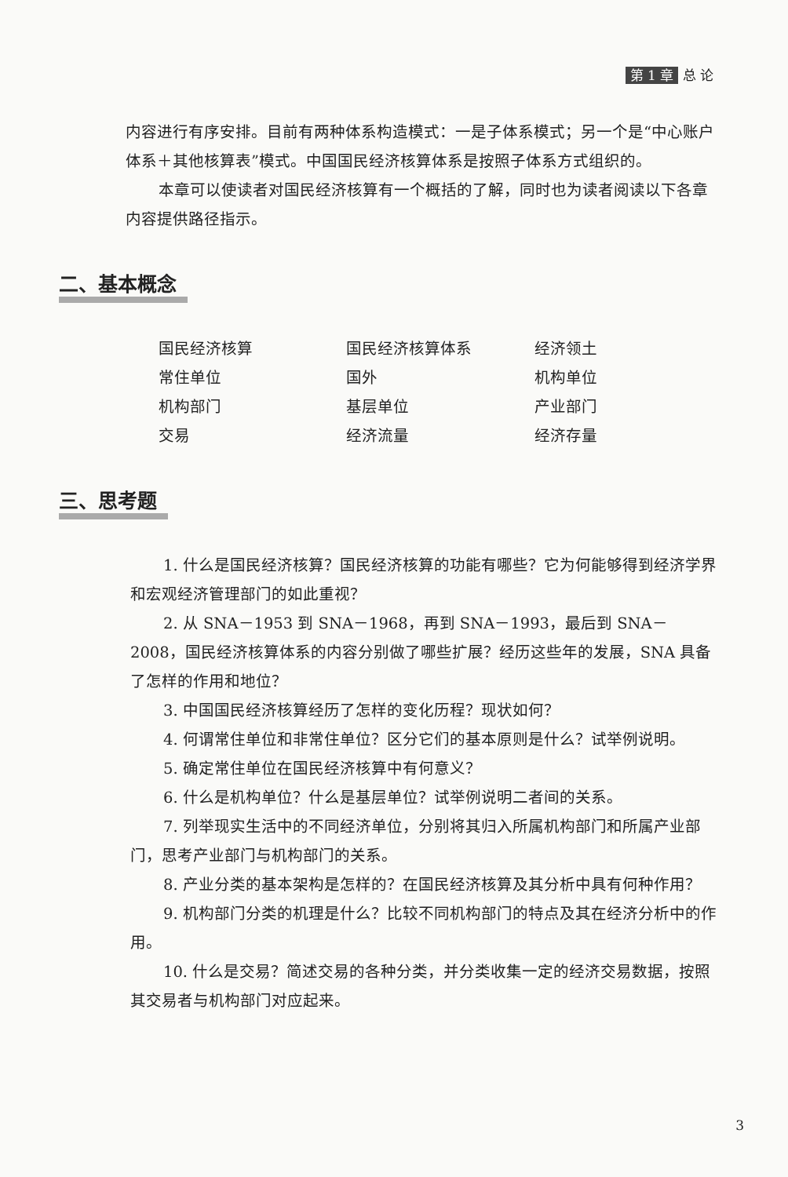第 1 章 总 论
内容进行有序安排。目前有两种体系构造模式：一是子体系模式；另一个是“中心账户体系＋其他核算表”模式。中国国民经济核算体系是按照子体系方式组织的。
本章可以使读者对国民经济核算有一个概括的了解，同时也为读者阅读以下各章内容提供路径指示。
二、基本概念
| 国民经济核算 | 国民经济核算体系 | 经济领土 |
| 常住单位 | 国外 | 机构单位 |
| 机构部门 | 基层单位 | 产业部门 |
| 交易 | 经济流量 | 经济存量 |
三、思考题
1. 什么是国民经济核算？国民经济核算的功能有哪些？它为何能够得到经济学界和宏观经济管理部门的如此重视？
2. 从 SNA－1953 到 SNA－1968，再到 SNA－1993，最后到 SNA－2008，国民经济核算体系的内容分别做了哪些扩展？经历这些年的发展，SNA 具备了怎样的作用和地位？
3. 中国国民经济核算经历了怎样的变化历程？现状如何？
4. 何谓常住单位和非常住单位？区分它们的基本原则是什么？试举例说明。
5. 确定常住单位在国民经济核算中有何意义？
6. 什么是机构单位？什么是基层单位？试举例说明二者间的关系。
7. 列举现实生活中的不同经济单位，分别将其归入所属机构部门和所属产业部门，思考产业部门与机构部门的关系。
8. 产业分类的基本架构是怎样的？在国民经济核算及其分析中具有何种作用？
9. 机构部门分类的机理是什么？比较不同机构部门的特点及其在经济分析中的作用。
10. 什么是交易？简述交易的各种分类，并分类收集一定的经济交易数据，按照其交易者与机构部门对应起来。
3